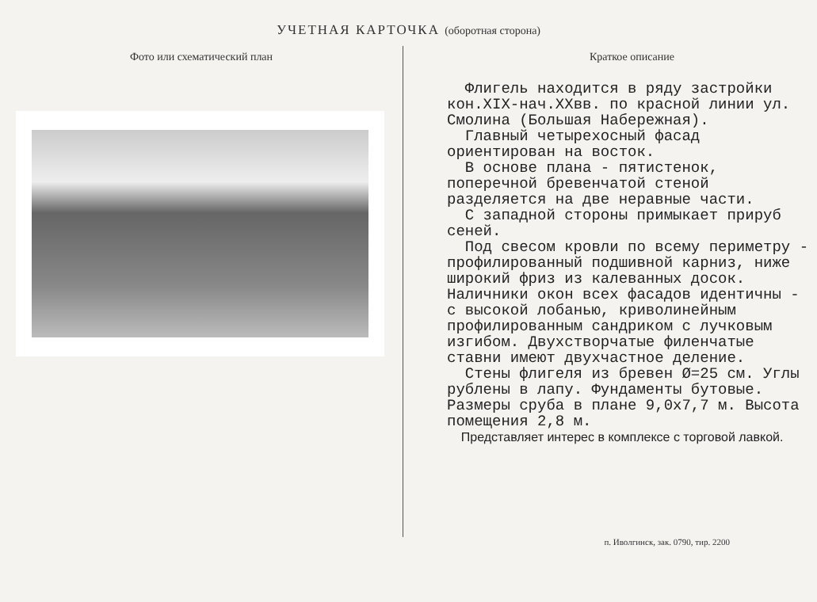УЧЕТНАЯ КАРТОЧКА (оборотная сторона)
Фото или схематический план Краткое описание
Флигель находится в ряду застройки кон.XIX-нач.XXвв. по красной линии ул. Смолина (Большая Набережная).
Главный четырехосный фасад ориентирован на восток.
В основе плана - пятистенок, поперечной бревенчатой стеной разделяется на две неравные части.
С западной стороны примыкает прируб сеней.
Под свесом кровли по всему периметру - профилированный подшивной карниз, ниже широкий фриз из калеванных досок. Наличники окон всех фасадов идентичны - с высокой лобанью, криволинейным профилированным сандриком с лучковым изгибом. Двухстворчатые филенчатые ставни имеют двухчастное деление.
Стены флигеля из бревен Ø=25 см. Углы рублены в лапу. Фундаменты бутовые. Размеры сруба в плане 9,0х7,7 м. Высота помещения 2,8 м.
Представляет интерес в комплексе с торговой лавкой.
п. Иволгинск, зак. 0790, тир. 2200